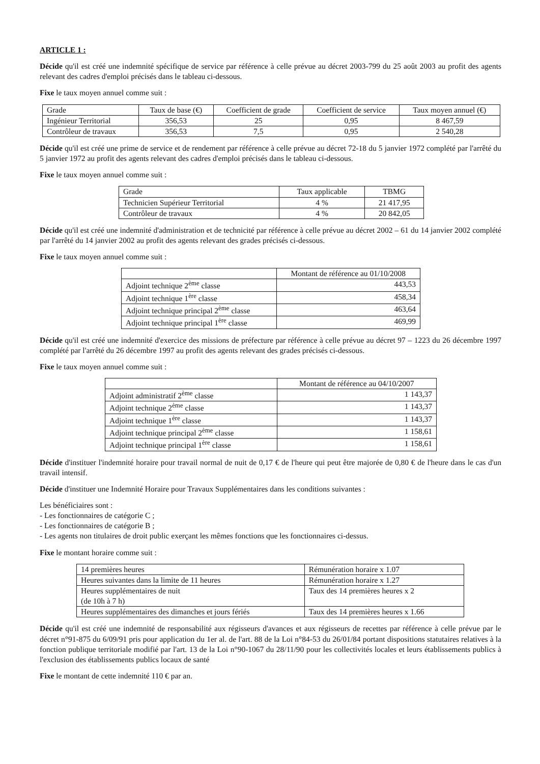ARTICLE 1 :
Décide qu'il est créé une indemnité spécifique de service par référence à celle prévue au décret 2003-799 du 25 août 2003 au profit des agents relevant des cadres d'emploi précisés dans le tableau ci-dessous.
Fixe le taux moyen annuel comme suit :
| Grade | Taux de base (€) | Coefficient de grade | Coefficient de service | Taux moyen annuel (€) |
| --- | --- | --- | --- | --- |
| Ingénieur Territorial | 356,53 | 25 | 0,95 | 8 467,59 |
| Contrôleur de travaux | 356,53 | 7,5 | 0,95 | 2 540,28 |
Décide qu'il est créé une prime de service et de rendement par référence à celle prévue au décret 72-18 du 5 janvier 1972 complété par l'arrêté du 5 janvier 1972 au profit des agents relevant des cadres d'emploi précisés dans le tableau ci-dessous.
Fixe le taux moyen annuel comme suit :
| Grade | Taux applicable | TBMG |
| --- | --- | --- |
| Technicien Supérieur Territorial | 4 % | 21 417,95 |
| Contrôleur de travaux | 4 % | 20 842,05 |
Décide qu'il est créé une indemnité d'administration et de technicité par référence à celle prévue au décret 2002 – 61 du 14 janvier 2002 complété par l'arrêté du 14 janvier 2002 au profit des agents relevant des grades précisés ci-dessous.
Fixe le taux moyen annuel comme suit :
| | Montant de référence au 01/10/2008 |
| --- | --- |
| Adjoint technique 2<sup>ème</sup> classe | 443,53 |
| Adjoint technique 1<sup>ère</sup> classe | 458,34 |
| Adjoint technique principal 2<sup>ème</sup> classe | 463,64 |
| Adjoint technique principal 1<sup>ère</sup> classe | 469,99 |
Décide qu'il est créé une indemnité d'exercice des missions de préfecture par référence à celle prévue au décret 97 – 1223 du 26 décembre 1997 complété par l'arrêté du 26 décembre 1997 au profit des agents relevant des grades précisés ci-dessous.
Fixe le taux moyen annuel comme suit :
| | Montant de référence au 04/10/2007 |
| --- | --- |
| Adjoint administratif 2<sup>ème</sup> classe | 1 143,37 |
| Adjoint technique 2<sup>ème</sup> classe | 1 143,37 |
| Adjoint technique 1<sup>ère</sup> classe | 1 143,37 |
| Adjoint technique principal 2<sup>ème</sup> classe | 1 158,61 |
| Adjoint technique principal 1<sup>ère</sup> classe | 1 158,61 |
Décide d'instituer l'indemnité horaire pour travail normal de nuit de 0,17 € de l'heure qui peut être majorée de 0,80 € de l'heure dans le cas d'un travail intensif.
Décide d'instituer une Indemnité Horaire pour Travaux Supplémentaires dans les conditions suivantes :
Les bénéficiaires sont :
- Les fonctionnaires de catégorie C ;
- Les fonctionnaires de catégorie B ;
- Les agents non titulaires de droit public exerçant les mêmes fonctions que les fonctionnaires ci-dessus.
Fixe le montant horaire comme suit :
| 14 premières heures | Rémunération horaire x 1.07 |
| Heures suivantes dans la limite de 11 heures | Rémunération horaire x 1.27 |
| Heures supplémentaires de nuit (de 10h à 7 h) | Taux des 14 premières heures x 2 |
| Heures supplémentaires des dimanches et jours fériés | Taux des 14 premières heures x 1.66 |
Décide qu'il est créé une indemnité de responsabilité aux régisseurs d'avances et aux régisseurs de recettes par référence à celle prévue par le décret n°91-875 du 6/09/91 pris pour application du 1er al. de l'art. 88 de la Loi n°84-53 du 26/01/84 portant dispositions statutaires relatives à la fonction publique territoriale modifié par l'art. 13 de la Loi n°90-1067 du 28/11/90 pour les collectivités locales et leurs établissements publics à l'exclusion des établissements publics locaux de santé
Fixe le montant de cette indemnité 110 € par an.